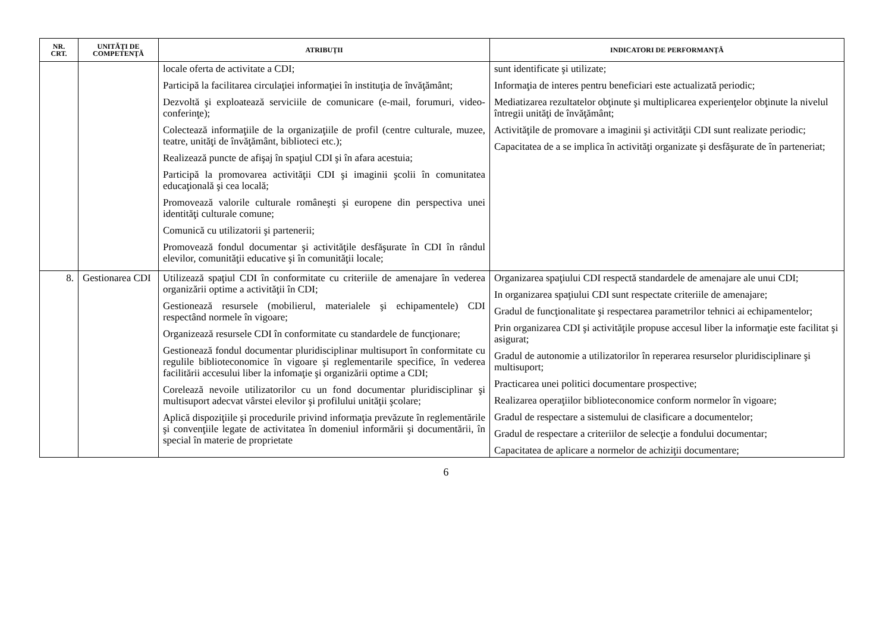| NR. CRT. | UNITĂŢI DE COMPETENŢĂ | ATRIBUŢII | INDICATORI DE PERFORMANŢĂ |
| --- | --- | --- | --- |
| | | locale oferta de activitate a CDI; Participă la facilitarea circulaţiei informaţiei în instituţia de învăţământ; Dezvoltă şi exploatează serviciile de comunicare (e-mail, forumuri, video-conferinţe); Colectează informaţiile de la organizaţiile de profil (centre culturale, muzee, teatre, unităţi de învăţământ, biblioteci etc.); Realizează puncte de afişaj în spaţiul CDI şi în afara acestuia; Participă la promovarea activităţii CDI şi imaginii şcolii în comunitatea educaţională şi cea locală; Promovează valorile culturale româneşti şi europene din perspectiva unei identităţi culturale comune; Comunică cu utilizatorii şi partenerii; Promovează fondul documentar şi activităţile desfăşurate în CDI în rândul elevilor, comunităţii educative şi în comunităţii locale; | sunt identificate şi utilizate; Informaţia de interes pentru beneficiari este actualizată periodic; Mediatizarea rezultatelor obţinute şi multiplicarea experienţelor obţinute la nivelul întregii unităţi de învăţământ; Activităţile de promovare a imaginii şi activităţii CDI sunt realizate periodic; Capacitatea de a se implica în activităţi organizate şi desfăşurate de în parteneriat; |
| 8. | Gestionarea CDI | Utilizează spaţiul CDI în conformitate cu criteriile de amenajare în vederea organizării optime a activităţii în CDI; Gestionează resursele (mobilierul, materialele şi echipamentele) CDI respectând normele în vigoare; Organizează resursele CDI în conformitate cu standardele de funcţionare; Gestionează fondul documentar pluridisciplinar multisuport în conformitate cu regulile biblioteconomice în vigoare şi reglementarile specifice, în vederea facilitării accesului liber la infomaţie şi organizării optime a CDI; Corelează nevoile utilizatorilor cu un fond documentar pluridisciplinar şi multisuport adecvat vârstei elevilor şi profilului unităţii şcolare; Aplică dispoziţiile şi procedurile privind informaţia prevăzute în reglementările şi convenţiile legate de activitatea în domeniul informării şi documentării, în special în materie de proprietate | Organizarea spaţiului CDI respectă standardele de amenajare ale unui CDI; In organizarea spaţiului CDI sunt respectate criteriile de amenajare; Gradul de funcţionalitate şi respectarea parametrilor tehnici ai echipamentelor; Prin organizarea CDI şi activităţile propuse accesul liber la informaţie este facilitat şi asigurat; Gradul de autonomie a utilizatorilor în reperarea resurselor pluridisciplinare şi multisuport; Practicarea unei politici documentare prospective; Realizarea operaţiilor biblioteconomice conform normelor în vigoare; Gradul de respectare a sistemului de clasificare a documentelor; Gradul de respectare a criteriilor de selecţie a fondului documentar; Capacitatea de aplicare a normelor de achiziţii documentare; |
6